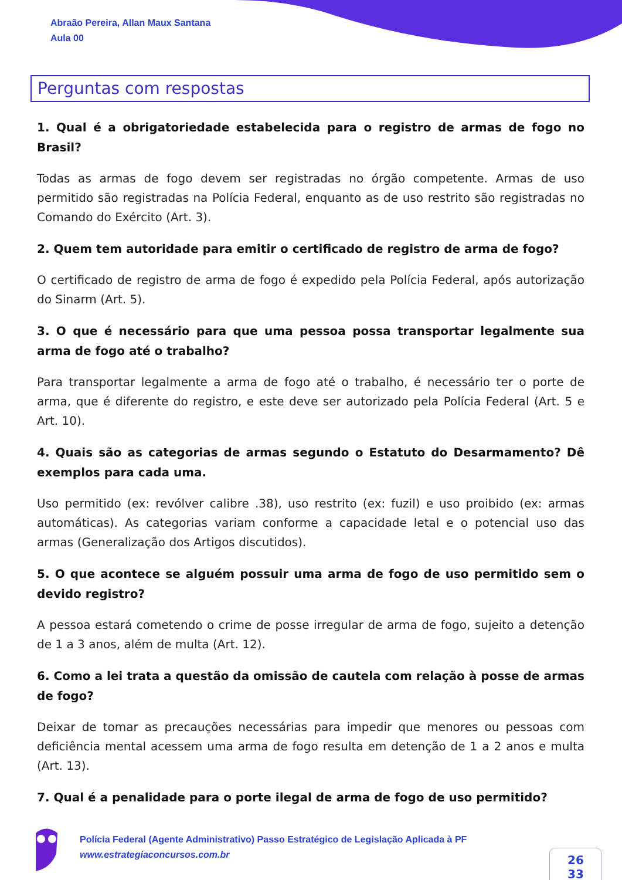Abraão Pereira, Allan Maux Santana
Aula 00
Perguntas com respostas
1. Qual é a obrigatoriedade estabelecida para o registro de armas de fogo no Brasil?
Todas as armas de fogo devem ser registradas no órgão competente. Armas de uso permitido são registradas na Polícia Federal, enquanto as de uso restrito são registradas no Comando do Exército (Art. 3).
2. Quem tem autoridade para emitir o certificado de registro de arma de fogo?
O certificado de registro de arma de fogo é expedido pela Polícia Federal, após autorização do Sinarm (Art. 5).
3. O que é necessário para que uma pessoa possa transportar legalmente sua arma de fogo até o trabalho?
Para transportar legalmente a arma de fogo até o trabalho, é necessário ter o porte de arma, que é diferente do registro, e este deve ser autorizado pela Polícia Federal (Art. 5 e Art. 10).
4. Quais são as categorias de armas segundo o Estatuto do Desarmamento? Dê exemplos para cada uma.
Uso permitido (ex: revólver calibre .38), uso restrito (ex: fuzil) e uso proibido (ex: armas automáticas). As categorias variam conforme a capacidade letal e o potencial uso das armas (Generalização dos Artigos discutidos).
5. O que acontece se alguém possuir uma arma de fogo de uso permitido sem o devido registro?
A pessoa estará cometendo o crime de posse irregular de arma de fogo, sujeito a detenção de 1 a 3 anos, além de multa (Art. 12).
6. Como a lei trata a questão da omissão de cautela com relação à posse de armas de fogo?
Deixar de tomar as precauções necessárias para impedir que menores ou pessoas com deficiência mental acessem uma arma de fogo resulta em detenção de 1 a 2 anos e multa (Art. 13).
7. Qual é a penalidade para o porte ilegal de arma de fogo de uso permitido?
Polícia Federal (Agente Administrativo) Passo Estratégico de Legislação Aplicada à PF
www.estrategiaconcursos.com.br
26
33